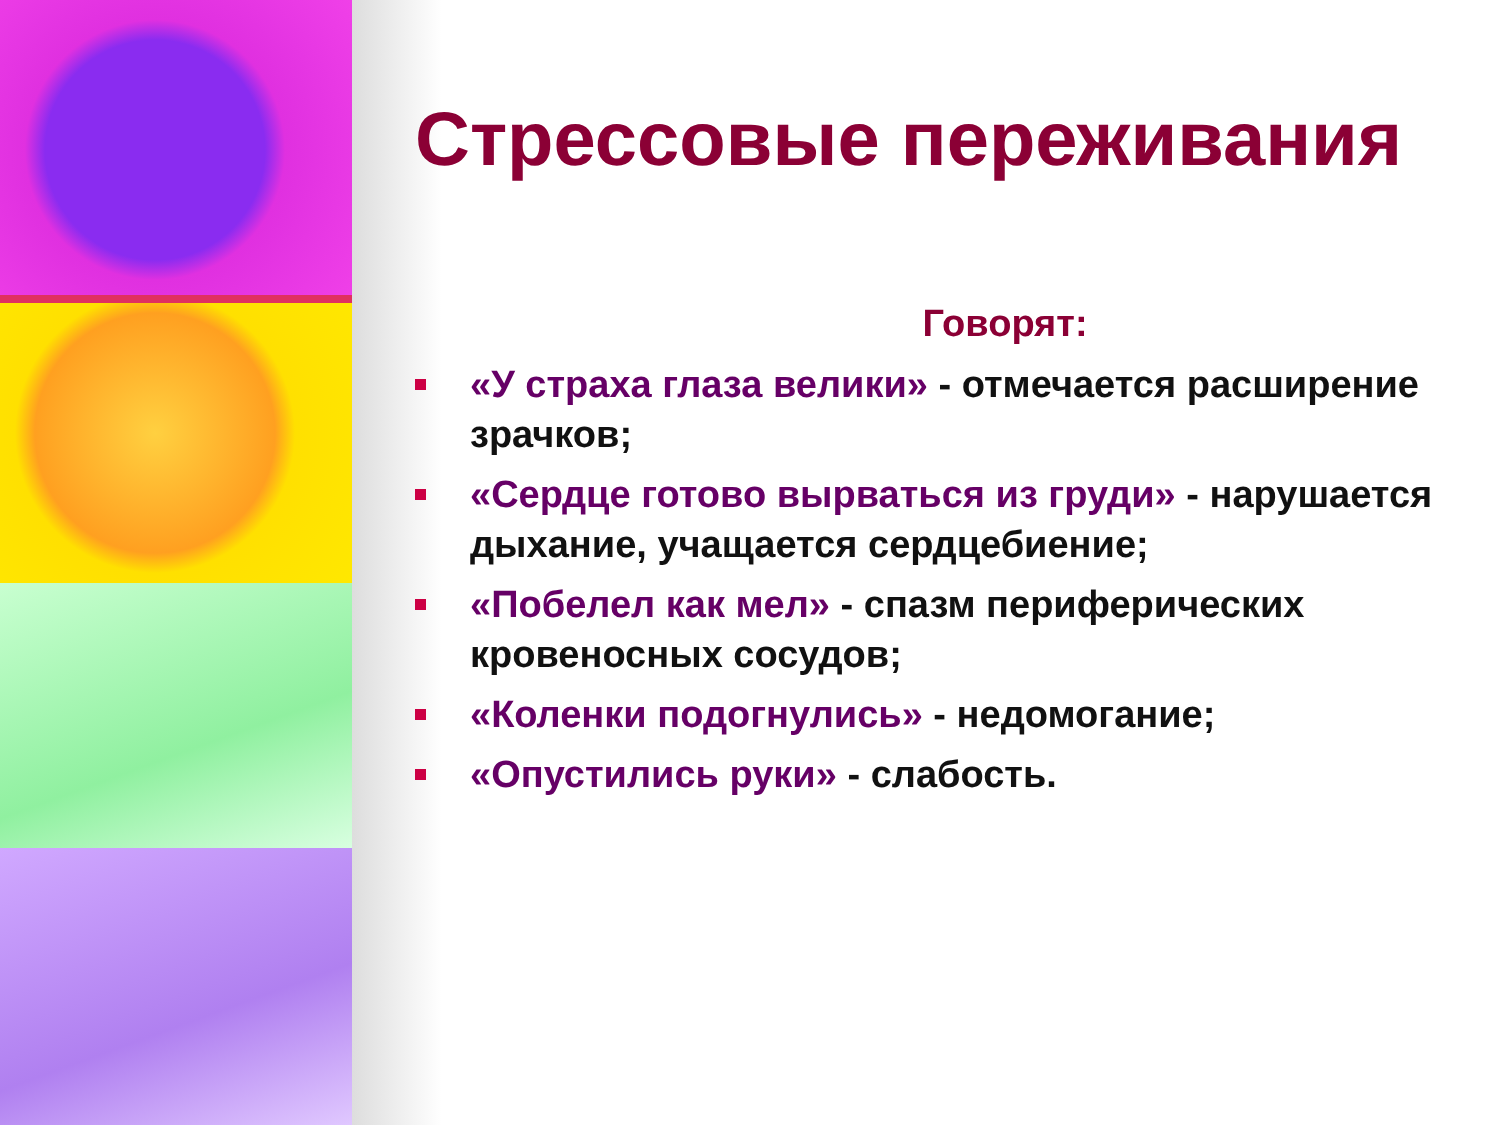Стрессовые переживания
Говорят:
«У страха глаза велики» - отмечается расширение зрачков;
«Сердце готово вырваться из груди» - нарушается дыхание, учащается сердцебиение;
«Побелел как мел» - спазм периферических кровеносных сосудов;
«Коленки подогнулись» - недомогание;
«Опустились руки» - слабость.